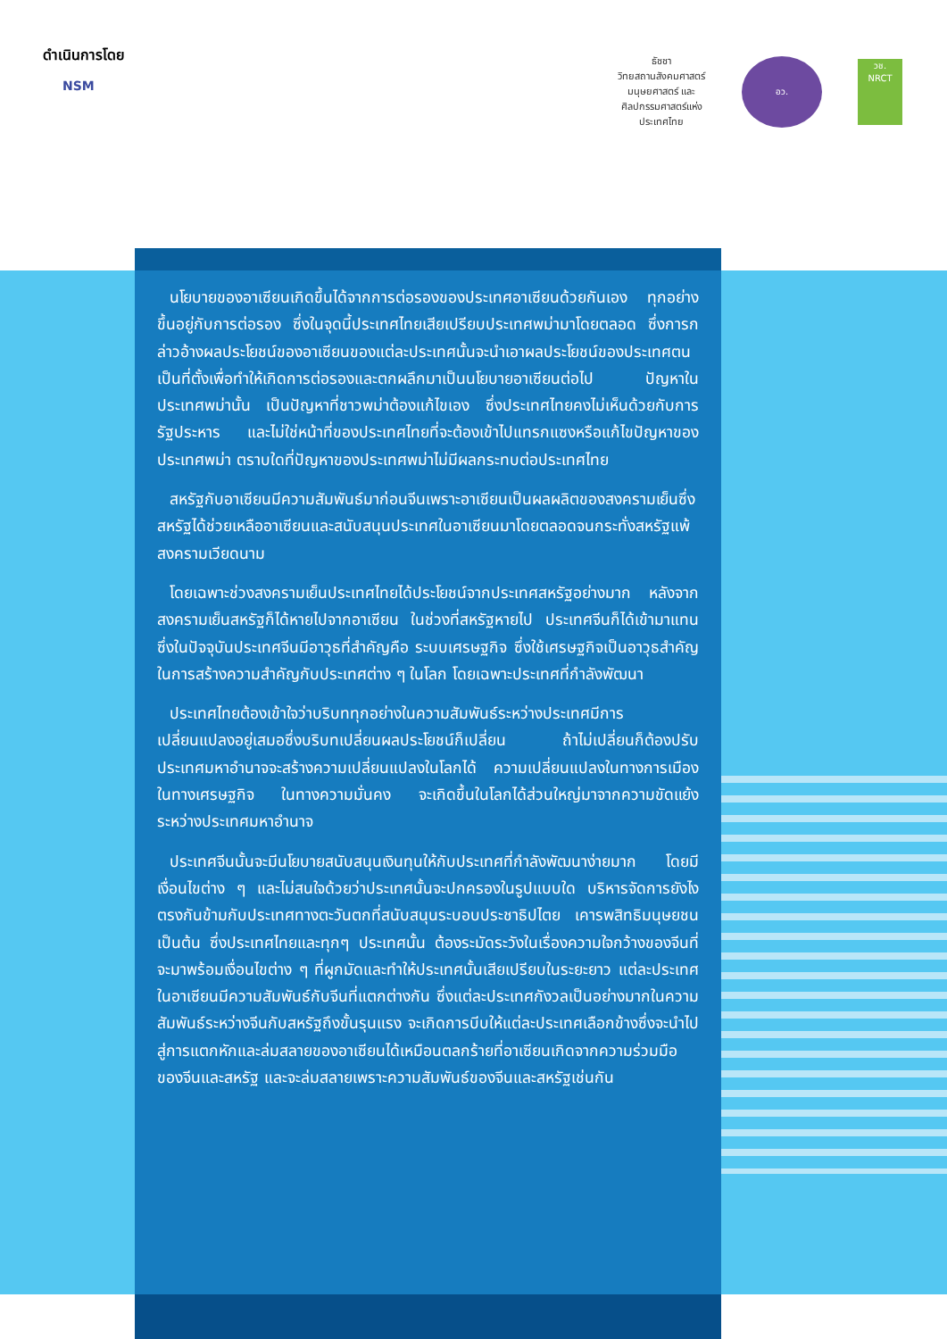ดำเนินการโดย
NSM
ธัชชา
วิทยสถานสังคมศาสตร์ มนุษยศาสตร์ และศิลปกรรมศาสตร์แห่งประเทศไทย
อว.
วช.
NRCT
นโยบายของอาเซียนเกิดขึ้นได้จากการต่อรองของประเทศอาเซียนด้วยกันเอง ทุกอย่างขึ้นอยู่กับการต่อรอง ซึ่งในจุดนี้ประเทศไทยเสียเปรียบประเทศพม่ามาโดยตลอด ซึ่งการกล่าวอ้างผลประโยชน์ของอาเซียนของแต่ละประเทศนั้นจะนำเอาผลประโยชน์ของประเทศตนเป็นที่ตั้งเพื่อทำให้เกิดการต่อรองและตกผลึกมาเป็นนโยบายอาเซียนต่อไป ปัญหาในประเทศพม่านั้น เป็นปัญหาที่ชาวพม่าต้องแก้ไขเอง ซึ่งประเทศไทยคงไม่เห็นด้วยกับการรัฐประหาร และไม่ใช่หน้าที่ของประเทศไทยที่จะต้องเข้าไปแทรกแซงหรือแก้ไขปัญหาของประเทศพม่า ตราบใดที่ปัญหาของประเทศพม่าไม่มีผลกระทบต่อประเทศไทย
สหรัฐกับอาเซียนมีความสัมพันธ์มาก่อนจีนเพราะอาเซียนเป็นผลผลิตของสงครามเย็นซึ่งสหรัฐได้ช่วยเหลืออาเซียนและสนับสนุนประเทศในอาเซียนมาโดยตลอดจนกระทั่งสหรัฐแพ้สงครามเวียดนาม
โดยเฉพาะช่วงสงครามเย็นประเทศไทยได้ประโยชน์จากประเทศสหรัฐอย่างมาก หลังจากสงครามเย็นสหรัฐก็ได้หายไปจากอาเซียน ในช่วงที่สหรัฐหายไป ประเทศจีนก็ได้เข้ามาแทน ซึ่งในปัจจุบันประเทศจีนมีอาวุธที่สำคัญคือ ระบบเศรษฐกิจ ซึ่งใช้เศรษฐกิจเป็นอาวุธสำคัญในการสร้างความสำคัญกับประเทศต่าง ๆ ในโลก โดยเฉพาะประเทศที่กำลังพัฒนา
ประเทศไทยต้องเข้าใจว่าบริบททุกอย่างในความสัมพันธ์ระหว่างประเทศมีการเปลี่ยนแปลงอยู่เสมอซึ่งบริบทเปลี่ยนผลประโยชน์ก็เปลี่ยน ถ้าไม่เปลี่ยนก็ต้องปรับ ประเทศมหาอำนาจจะสร้างความเปลี่ยนแปลงในโลกได้ ความเปลี่ยนแปลงในทางการเมือง ในทางเศรษฐกิจ ในทางความมั่นคง จะเกิดขึ้นในโลกได้ส่วนใหญ่มาจากความขัดแย้งระหว่างประเทศมหาอำนาจ
ประเทศจีนนั้นจะมีนโยบายสนับสนุนเงินทุนให้กับประเทศที่กำลังพัฒนาง่ายมาก โดยมีเงื่อนไขต่าง ๆ และไม่สนใจด้วยว่าประเทศนั้นจะปกครองในรูปแบบใด บริหารจัดการยังไง ตรงกันข้ามกับประเทศทางตะวันตกที่สนับสนุนระบอบประชาธิปไตย เคารพสิทธิมนุษยชน เป็นต้น ซึ่งประเทศไทยและทุกๆ ประเทศนั้น ต้องระมัดระวังในเรื่องความใจกว้างของจีนที่จะมาพร้อมเงื่อนไขต่าง ๆ ที่ผูกมัดและทำให้ประเทศนั้นเสียเปรียบในระยะยาว แต่ละประเทศในอาเซียนมีความสัมพันธ์กับจีนที่แตกต่างกัน ซึ่งแต่ละประเทศกังวลเป็นอย่างมากในความสัมพันธ์ระหว่างจีนกับสหรัฐถึงขั้นรุนแรง จะเกิดการบีบให้แต่ละประเทศเลือกข้างซึ่งจะนำไปสู่การแตกหักและล่มสลายของอาเซียนได้เหมือนตลกร้ายที่อาเซียนเกิดจากความร่วมมือของจีนและสหรัฐ และจะล่มสลายเพราะความสัมพันธ์ของจีนและสหรัฐเช่นกัน